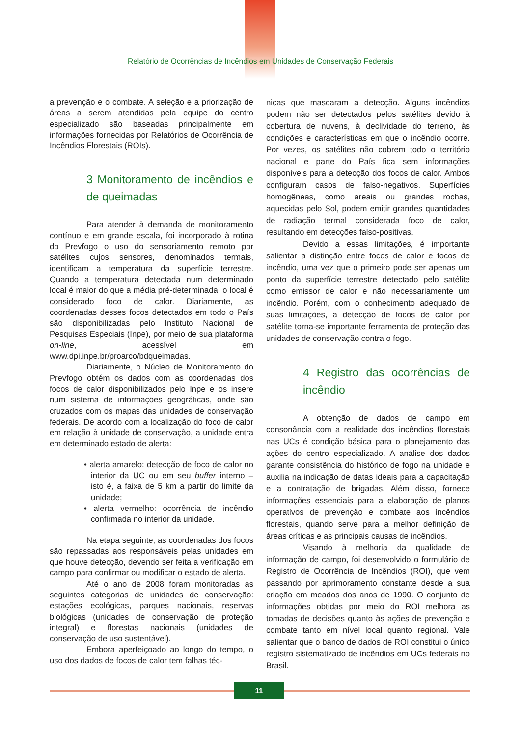Relatório de Ocorrências de Incêndios em Unidades de Conservação Federais
a prevenção e o combate. A seleção e a priorização de áreas a serem atendidas pela equipe do centro especializado são baseadas principalmente em informações fornecidas por Relatórios de Ocorrência de Incêndios Florestais (ROIs).
3 Monitoramento de incêndios e de queimadas
Para atender à demanda de monitoramento contínuo e em grande escala, foi incorporado à rotina do Prevfogo o uso do sensoriamento remoto por satélites cujos sensores, denominados termais, identificam a temperatura da superfície terrestre. Quando a temperatura detectada num determinado local é maior do que a média pré-determinada, o local é considerado foco de calor. Diariamente, as coordenadas desses focos detectados em todo o País são disponibilizadas pelo Instituto Nacional de Pesquisas Especiais (Inpe), por meio de sua plataforma on-line, acessível em www.dpi.inpe.br/proarco/bdqueimadas.
Diariamente, o Núcleo de Monitoramento do Prevfogo obtém os dados com as coordenadas dos focos de calor disponibilizados pelo Inpe e os insere num sistema de informações geográficas, onde são cruzados com os mapas das unidades de conservação federais. De acordo com a localização do foco de calor em relação à unidade de conservação, a unidade entra em determinado estado de alerta:
• alerta amarelo: detecção de foco de calor no interior da UC ou em seu buffer interno – isto é, a faixa de 5 km a partir do limite da unidade;
• alerta vermelho: ocorrência de incêndio confirmada no interior da unidade.
Na etapa seguinte, as coordenadas dos focos são repassadas aos responsáveis pelas unidades em que houve detecção, devendo ser feita a verificação em campo para confirmar ou modificar o estado de alerta.
Até o ano de 2008 foram monitoradas as seguintes categorias de unidades de conservação: estações ecológicas, parques nacionais, reservas biológicas (unidades de conservação de proteção integral) e florestas nacionais (unidades de conservação de uso sustentável).
Embora aperfeiçoado ao longo do tempo, o uso dos dados de focos de calor tem falhas téc-
nicas que mascaram a detecção. Alguns incêndios podem não ser detectados pelos satélites devido à cobertura de nuvens, à declividade do terreno, às condições e características em que o incêndio ocorre. Por vezes, os satélites não cobrem todo o território nacional e parte do País fica sem informações disponíveis para a detecção dos focos de calor. Ambos configuram casos de falso-negativos. Superfícies homogêneas, como areais ou grandes rochas, aquecidas pelo Sol, podem emitir grandes quantidades de radiação termal considerada foco de calor, resultando em detecções falso-positivas.
Devido a essas limitações, é importante salientar a distinção entre focos de calor e focos de incêndio, uma vez que o primeiro pode ser apenas um ponto da superfície terrestre detectado pelo satélite como emissor de calor e não necessariamente um incêndio. Porém, com o conhecimento adequado de suas limitações, a detecção de focos de calor por satélite torna-se importante ferramenta de proteção das unidades de conservação contra o fogo.
4 Registro das ocorrências de incêndio
A obtenção de dados de campo em consonância com a realidade dos incêndios florestais nas UCs é condição básica para o planejamento das ações do centro especializado. A análise dos dados garante consistência do histórico de fogo na unidade e auxilia na indicação de datas ideais para a capacitação e a contratação de brigadas. Além disso, fornece informações essenciais para a elaboração de planos operativos de prevenção e combate aos incêndios florestais, quando serve para a melhor definição de áreas críticas e as principais causas de incêndios.
Visando à melhoria da qualidade de informação de campo, foi desenvolvido o formulário de Registro de Ocorrência de Incêndios (ROI), que vem passando por aprimoramento constante desde a sua criação em meados dos anos de 1990. O conjunto de informações obtidas por meio do ROI melhora as tomadas de decisões quanto às ações de prevenção e combate tanto em nível local quanto regional. Vale salientar que o banco de dados de ROI constitui o único registro sistematizado de incêndios em UCs federais no Brasil.
11